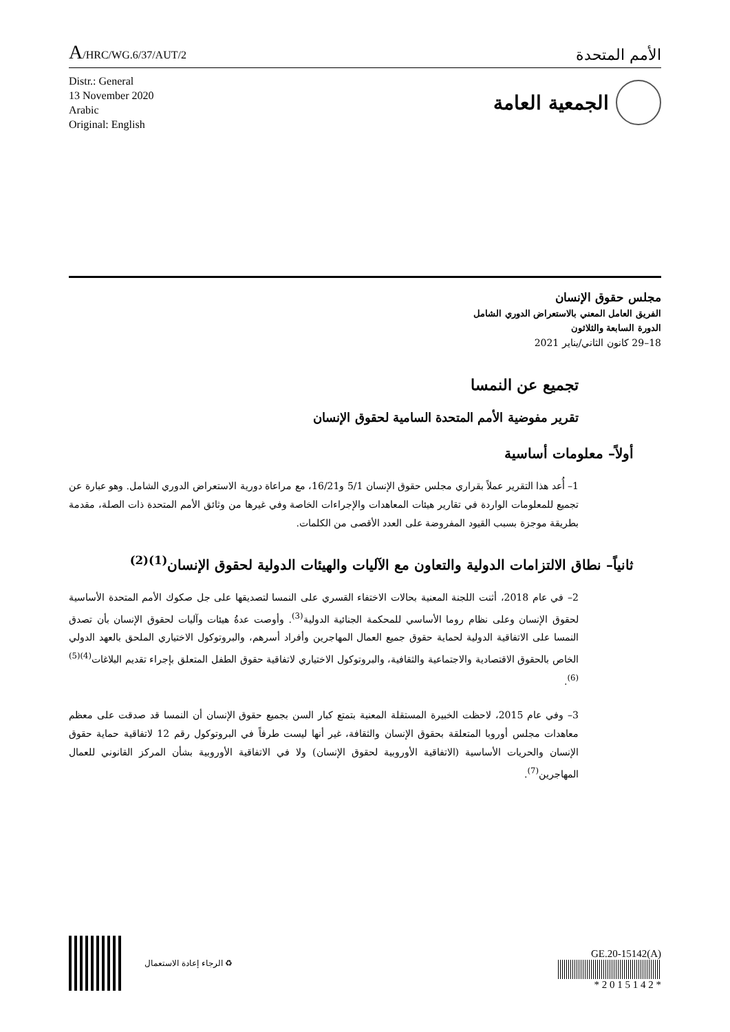A/HRC/WG.6/37/AUT/2
الأمم المتحدة
Distr.: General
13 November 2020
Arabic
Original: English
الجمعية العامة
مجلس حقوق الإنسان
الفريق العامل المعني بالاستعراض الدوري الشامل
الدورة السابعة والثلاثون
18–29 كانون الثاني/يناير 2021
تجميع عن النمسا
تقرير مفوضية الأمم المتحدة السامية لحقوق الإنسان
أولاً– معلومات أساسية
1– أُعد هذا التقرير عملاً بقراري مجلس حقوق الإنسان 5/1 و16/21، مع مراعاة دورية الاستعراض الدوري الشامل. وهو عبارة عن تجميع للمعلومات الواردة في تقارير هيئات المعاهدات والإجراءات الخاصة وفي غيرها من وثائق الأمم المتحدة ذات الصلة، مقدمة بطريقة موجزة بسبب القيود المفروضة على العدد الأقصى من الكلمات.
ثانياً– نطاق الالتزامات الدولية والتعاون مع الآليات والهيئات الدولية لحقوق الإنسان<sup>(1)(2)</sup>
2– في عام 2018، أثنت اللجنة المعنية بحالات الاختفاء القسري على النمسا لتصديقها على جل صكوك الأمم المتحدة الأساسية لحقوق الإنسان وعلى نظام روما الأساسي للمحكمة الجنائية الدولية<sup>(3)</sup>. وأوصت عدةُ هيئات وآليات لحقوق الإنسان بأن تصدق النمسا على الاتفاقية الدولية لحماية حقوق جميع العمال المهاجرين وأفراد أسرهم، والبروتوكول الاختياري الملحق بالعهد الدولي الخاص بالحقوق الاقتصادية والاجتماعية والثقافية، والبروتوكول الاختياري لاتفاقية حقوق الطفل المتعلق بإجراء تقديم البلاغات<sup>(4)(5)(6)</sup>.
3– وفي عام 2015، لاحظت الخبيرة المستقلة المعنية بتمتع كبار السن بجميع حقوق الإنسان أن النمسا قد صدقت على معظم معاهدات مجلس أوروبا المتعلقة بحقوق الإنسان والثقافة، غير أنها ليست طرفاً في البروتوكول رقم 12 لاتفاقية حماية حقوق الإنسان والحريات الأساسية (الاتفاقية الأوروبية لحقوق الإنسان) ولا في الاتفاقية الأوروبية بشأن المركز القانوني للعمال المهاجرين<sup>(7)</sup>.
الرجاء إعادة الاستعمال ♻
GE.20-15142(A)
* 2 0 1 5 1 4 2 *